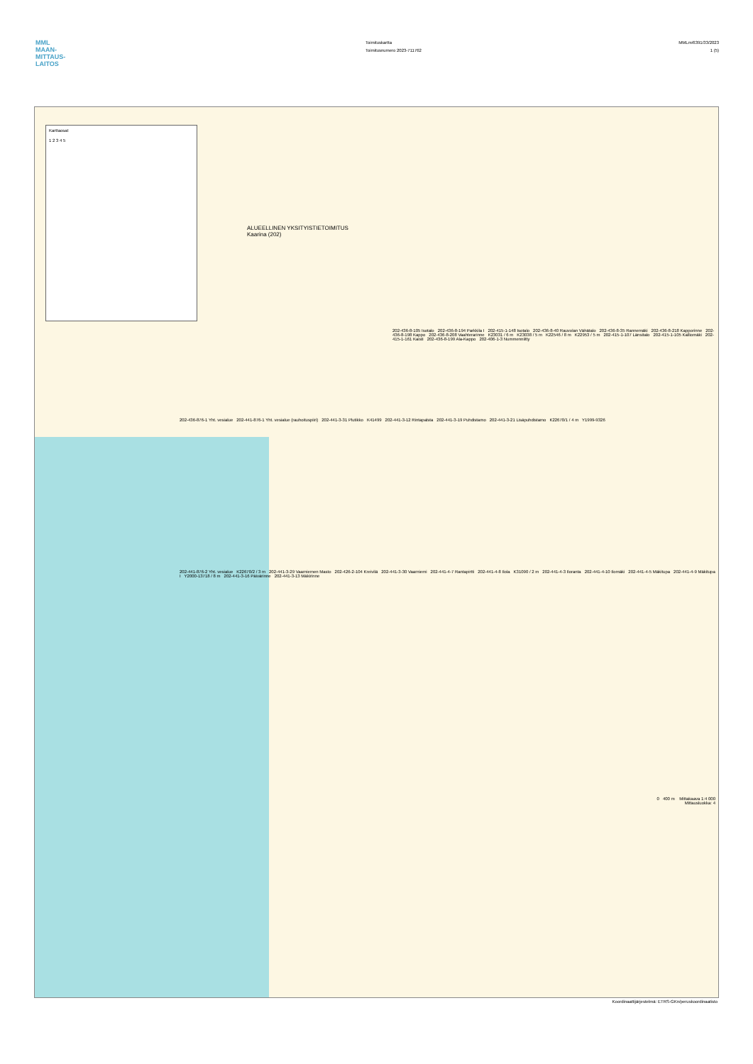MML
MAAN-
MITTAUS-
LAITOS
Toimituskartta
Toimitusnumero 2023-711762
MMLm/6391/33/2023
1 (5)
Karttaosat
1 2 3 4 5
ALUEELLINEN YKSITYISTIETOIMITUS
Kaarina (202)
202-436-8-105 Isotalo 202-436-8-194 Parkkila I 202-415-1-148 Isotalo 202-436-8-40 Rauvolan Vähätalo 202-436-8-35 Rannemäki 202-436-8-218 Kapporinne 202-436-8-198 Kappo 202-436-8-208 Vaahterarinne K23031 / 6 m K23038 / 5 m K22546 / 8 m K22953 / 5 m 202-415-1-107 Länsitalo 202-415-1-105 Kalliomäki 202-415-1-161 Kaisti 202-436-8-199 Ala-Kappo 202-406-1-3 Nummenniitty
202-436-876-1 Yht. vesialue 202-441-876-1 Yht. vesialue (rauhoituspiiri) 202-441-3-31 Plutikko K41499 202-441-3-12 Rintapalsta 202-441-3-19 Puhdistamo 202-441-3-21 Lisäpuhdistamo K22670/1 / 4 m Y1999-9326
202-441-876-2 Yht. vesialue K22670/2 / 3 m 202-441-3-29 Vaarniemen Masto 202-426-2-104 Kreivilä 202-441-3-30 Vaarniemi 202-441-4-7 Rantapirtti 202-441-4-8 Ilola K31090 / 2 m 202-441-4-3 Iloranta 202-441-4-10 Ilomäki 202-441-4-5 Mäkitupa 202-441-4-9 Mäkitupa I Y2000-13718 / 8 m 202-441-3-16 Päivärinne 202-441-3-13 Mäkirinne
0 400 m Mittakaava 1:4 000
Mittausluokka: 4
Koordinaattijärjestelmä: ETRS-GKn/peruskoordinaatisto